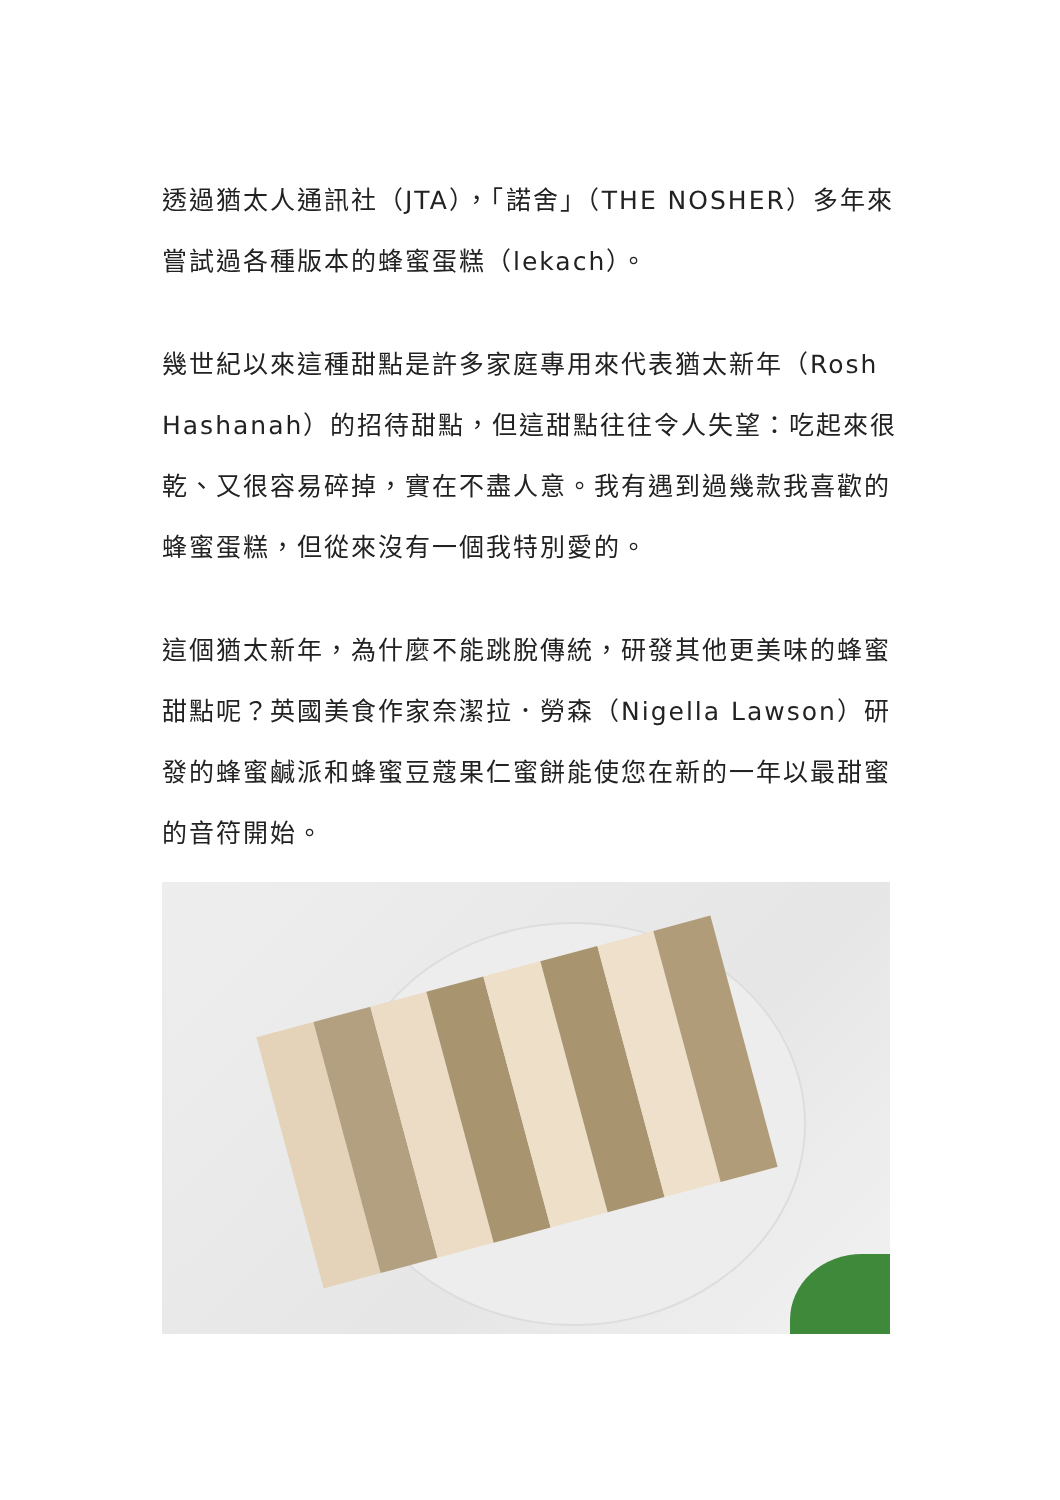透過猶太人通訊社（JTA），「諾舍」（THE NOSHER）多年來嘗試過各種版本的蜂蜜蛋糕（lekach）。
幾世紀以來這種甜點是許多家庭專用來代表猶太新年（Rosh Hashanah）的招待甜點，但這甜點往往令人失望：吃起來很乾、又很容易碎掉，實在不盡人意。我有遇到過幾款我喜歡的蜂蜜蛋糕，但從來沒有一個我特別愛的。
這個猶太新年，為什麼不能跳脫傳統，研發其他更美味的蜂蜜甜點呢？英國美食作家奈潔拉．勞森（Nigella Lawson）研發的蜂蜜鹹派和蜂蜜豆蔻果仁蜜餅能使您在新的一年以最甜蜜的音符開始。